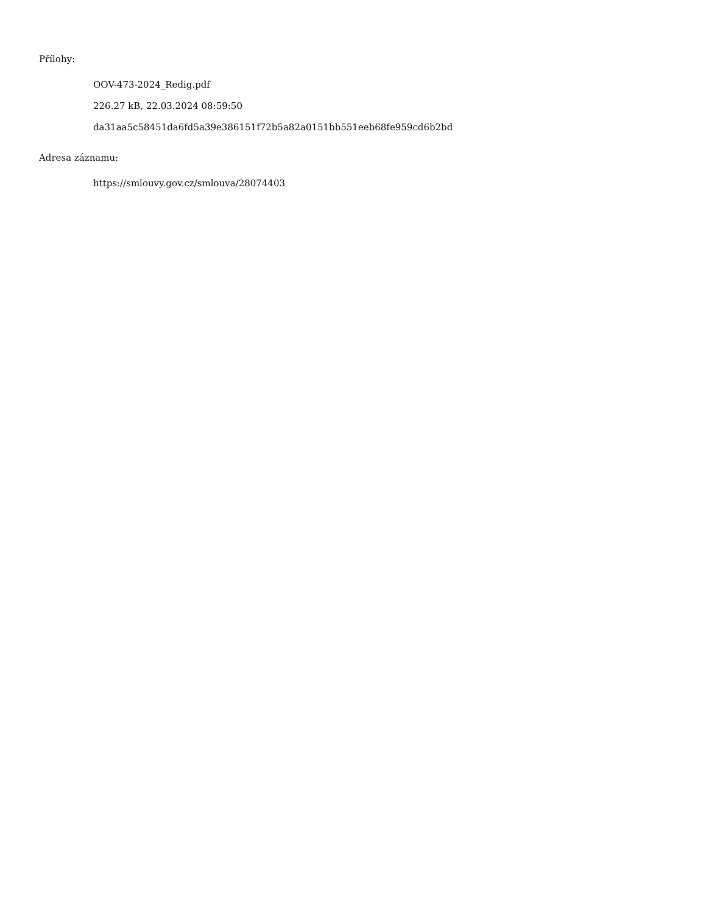Přílohy:
OOV-473-2024_Redig.pdf
226.27 kB, 22.03.2024 08:59:50
da31aa5c58451da6fd5a39e386151f72b5a82a0151bb551eeb68fe959cd6b2bd
Adresa záznamu:
https://smlouvy.gov.cz/smlouva/28074403